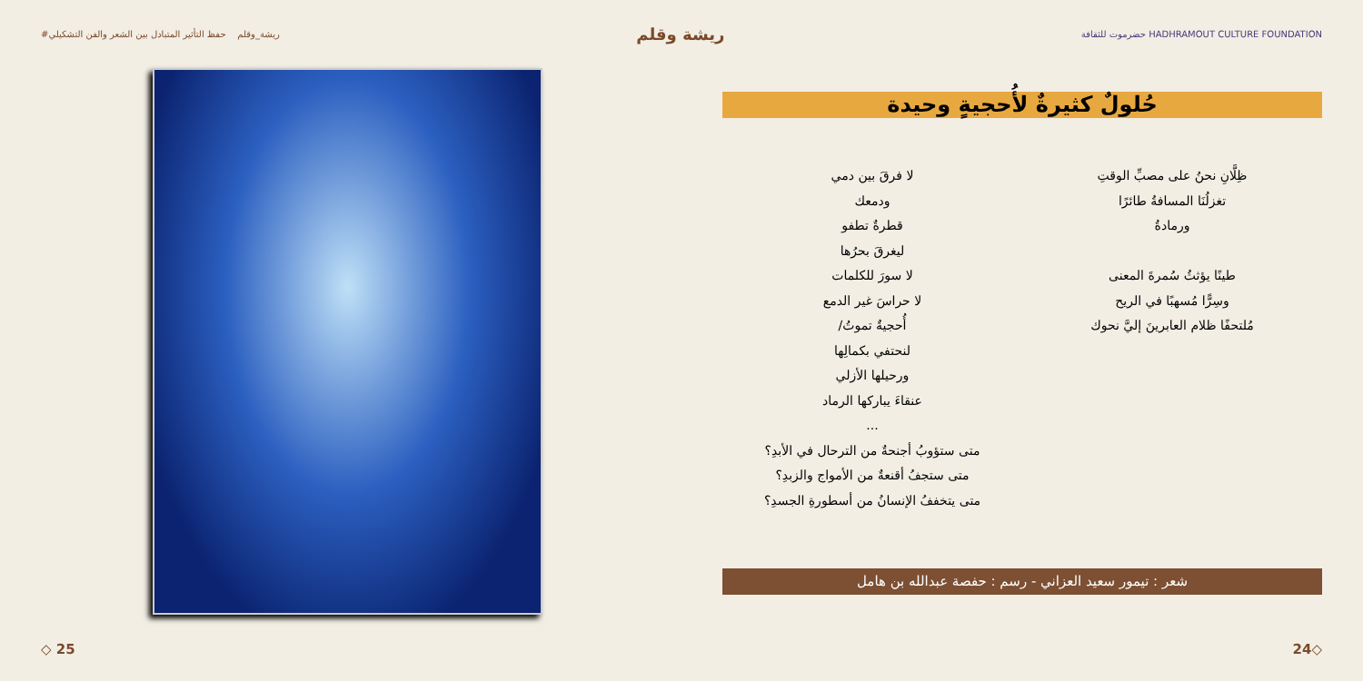#ريشة_وقلم حفظ التأثير المتبادل بين الشعر والفن التشكيلي ريشة وقلم حضرموت للثقافة HADHRAMOUT CULTURE FOUNDATION
حُلولٌ كثيرةٌ لأُحجيةٍ وحيدة
ظِلَّانِ نحنُ على مصبِّ الوقتِ
تغزلُنَا المسافةُ طائرًا
ورمادةُ
طينًا يؤثثُ سُمرةَ المعنى
وسِرًّا مُسهبًا في الريح
مُلتحفًا ظلام العابرينَ إليَّ نحوك
لا فرقَ بين دمي
ودمعك
قطرةٌ تطفو
ليغرقَ بحرُها
لا سورَ للكلمات
لا حراسَ غير الدمع
أُحجيةٌ تموتُ/
لنحتفي بكمالِها
ورحيلها الأزلي
عنقاءَ يباركها الرماد
...
متى ستؤوبُ أجنحةٌ من الترحال في الأبدِ؟
متى ستجفُ أقنعةٌ من الأمواج والزبدِ؟
متى يتخففُ الإنسانُ من أسطورةِ الجسدِ؟
شعر : تيمور سعيد العزاني - رسم : حفصة عبدالله بن هامل
◇ 25 24◇